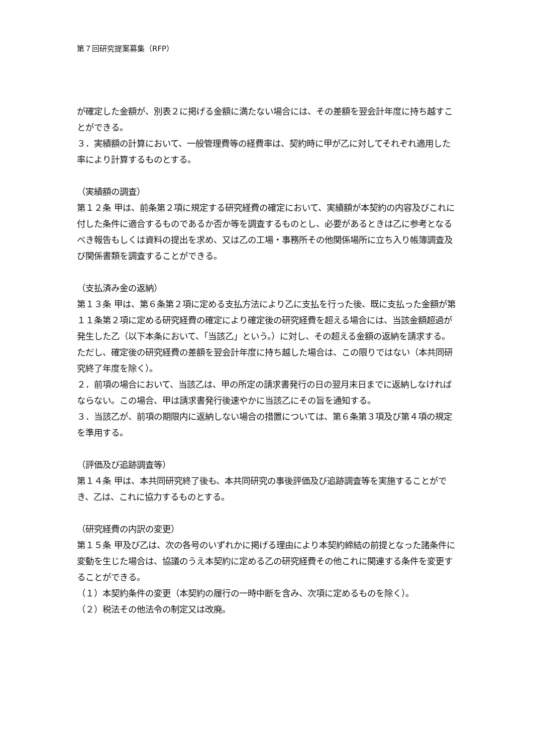第７回研究提案募集（RFP）
が確定した金額が、別表２に掲げる金額に満たない場合には、その差額を翌会計年度に持ち越すことができる。
３．実績額の計算において、一般管理費等の経費率は、契約時に甲が乙に対してそれぞれ適用した率により計算するものとする。
（実績額の調査）
第１２条 甲は、前条第２項に規定する研究経費の確定において、実績額が本契約の内容及びこれに付した条件に適合するものであるか否か等を調査するものとし、必要があるときは乙に参考となるべき報告もしくは資料の提出を求め、又は乙の工場・事務所その他関係場所に立ち入り帳簿調査及び関係書類を調査することができる。
（支払済み金の返納）
第１３条 甲は、第６条第２項に定める支払方法により乙に支払を行った後、既に支払った金額が第１１条第２項に定める研究経費の確定により確定後の研究経費を超える場合には、当該金額超過が発生した乙（以下本条において、「当該乙」という。）に対し、その超える金額の返納を請求する。ただし、確定後の研究経費の差額を翌会計年度に持ち越した場合は、この限りではない（本共同研究終了年度を除く）。
２．前項の場合において、当該乙は、甲の所定の請求書発行の日の翌月末日までに返納しなければならない。この場合、甲は請求書発行後速やかに当該乙にその旨を通知する。
３．当該乙が、前項の期限内に返納しない場合の措置については、第６条第３項及び第４項の規定を準用する。
（評価及び追跡調査等）
第１４条 甲は、本共同研究終了後も、本共同研究の事後評価及び追跡調査等を実施することができ、乙は、これに協力するものとする。
（研究経費の内訳の変更）
第１５条 甲及び乙は、次の各号のいずれかに掲げる理由により本契約締結の前提となった諸条件に変動を生じた場合は、協議のうえ本契約に定める乙の研究経費その他これに関連する条件を変更することができる。
（１）本契約条件の変更（本契約の履行の一時中断を含み、次項に定めるものを除く）。
（２）税法その他法令の制定又は改廃。